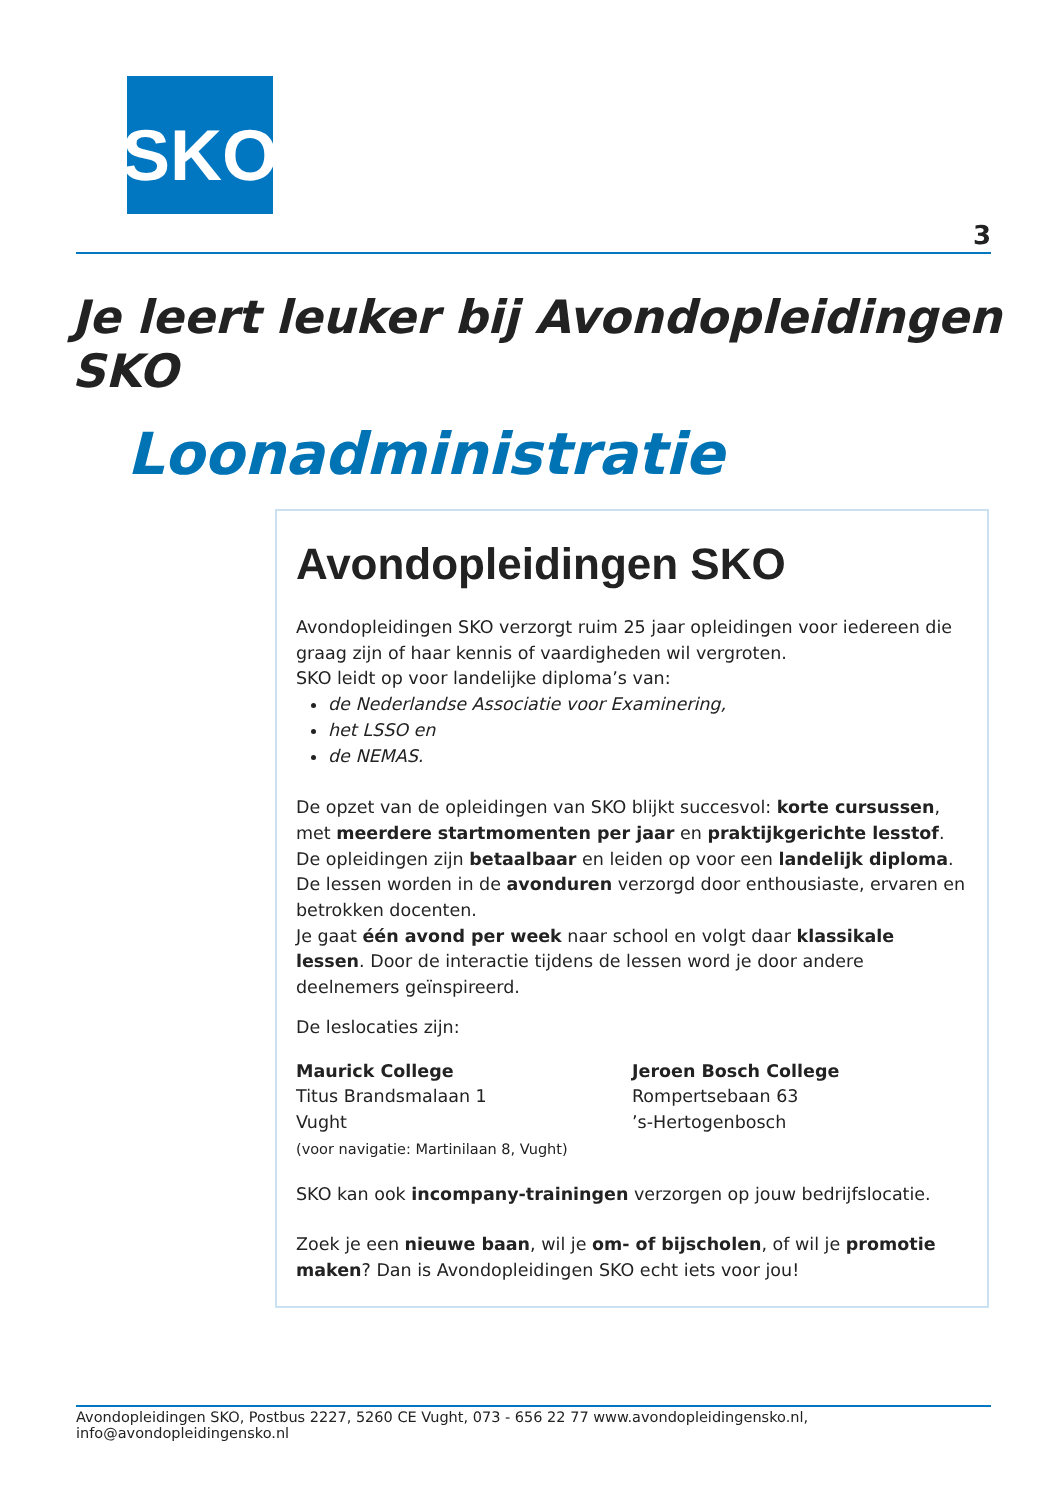SKO
3
Je leert leuker bij Avondopleidingen SKO
Loonadministratie
Avondopleidingen SKO
Avondopleidingen SKO verzorgt ruim 25 jaar opleidingen voor iedereen die graag zijn of haar kennis of vaardigheden wil vergroten.
SKO leidt op voor landelijke diploma’s van:
de Nederlandse Associatie voor Examinering,
het LSSO en
de NEMAS.
De opzet van de opleidingen van SKO blijkt succesvol: korte cursussen, met meerdere startmomenten per jaar en praktijkgerichte lesstof.
De opleidingen zijn betaalbaar en leiden op voor een landelijk diploma. De lessen worden in de avonduren verzorgd door enthousiaste, ervaren en betrokken docenten.
Je gaat één avond per week naar school en volgt daar klassikale lessen. Door de interactie tijdens de lessen word je door andere deelnemers geïnspireerd.
De leslocaties zijn:
Maurick College
Titus Brandsmalaan 1
Vught
(voor navigatie: Martinilaan 8, Vught)
Jeroen Bosch College
Rompertsebaan 63
’s-Hertogenbosch
SKO kan ook incompany-trainingen verzorgen op jouw bedrijfslocatie.
Zoek je een nieuwe baan, wil je om- of bijscholen, of wil je promotie maken? Dan is Avondopleidingen SKO echt iets voor jou!
Avondopleidingen SKO, Postbus 2227, 5260 CE Vught, 073 - 656 22 77 www.avondopleidingensko.nl, info@avondopleidingensko.nl